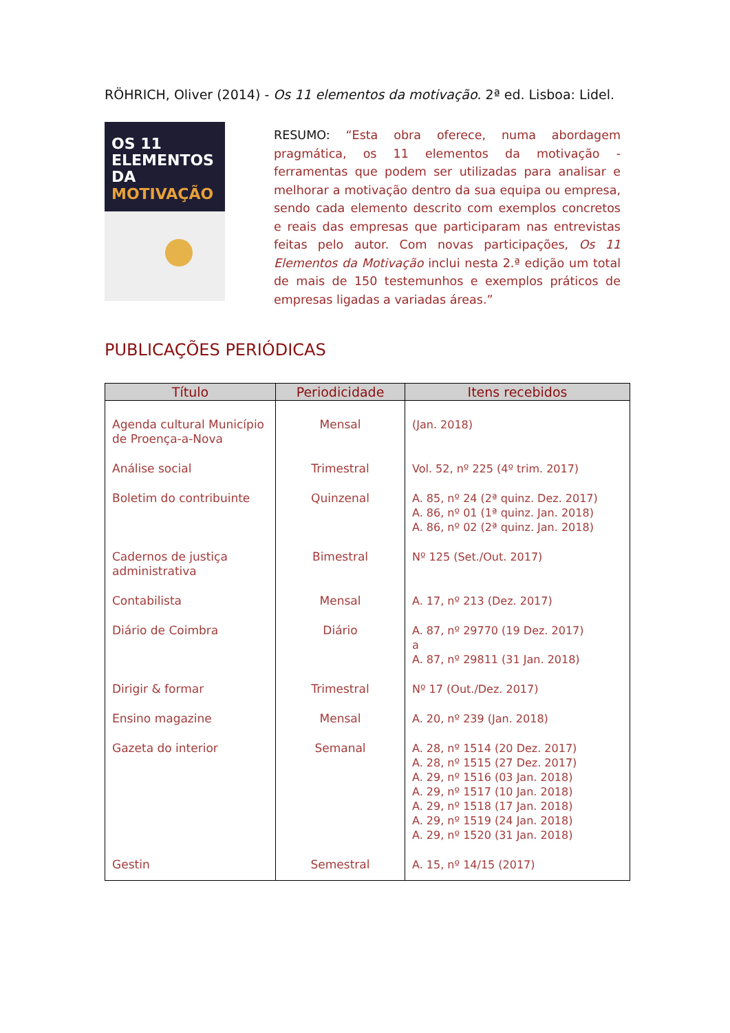RÖHRICH, Oliver (2014) - Os 11 elementos da motivação. 2ª ed. Lisboa: Lidel.
OS 11
ELEMENTOS DA
MOTIVAÇÃO
RESUMO: “Esta obra oferece, numa abordagem pragmática, os 11 elementos da motivação - ferramentas que podem ser utilizadas para analisar e melhorar a motivação dentro da sua equipa ou empresa, sendo cada elemento descrito com exemplos concretos e reais das empresas que participaram nas entrevistas feitas pelo autor. Com novas participações, Os 11 Elementos da Motivação inclui nesta 2.ª edição um total de mais de 150 testemunhos e exemplos práticos de empresas ligadas a variadas áreas.”
PUBLICAÇÕES PERIÓDICAS
| Título | Periodicidade | Itens recebidos |
| --- | --- | --- |
| Agenda cultural Município de Proença-a-Nova | Mensal | (Jan. 2018) |
| Análise social | Trimestral | Vol. 52, nº 225 (4º trim. 2017) |
| Boletim do contribuinte | Quinzenal | A. 85, nº 24 (2ª quinz. Dez. 2017) A. 86, nº 01 (1ª quinz. Jan. 2018) A. 86, nº 02 (2ª quinz. Jan. 2018) |
| Cadernos de justiça administrativa | Bimestral | Nº 125 (Set./Out. 2017) |
| Contabilista | Mensal | A. 17, nº 213 (Dez. 2017) |
| Diário de Coimbra | Diário | A. 87, nº 29770 (19 Dez. 2017) a A. 87, nº 29811 (31 Jan. 2018) |
| Dirigir & formar | Trimestral | Nº 17 (Out./Dez. 2017) |
| Ensino magazine | Mensal | A. 20, nº 239 (Jan. 2018) |
| Gazeta do interior | Semanal | A. 28, nº 1514 (20 Dez. 2017) A. 28, nº 1515 (27 Dez. 2017) A. 29, nº 1516 (03 Jan. 2018) A. 29, nº 1517 (10 Jan. 2018) A. 29, nº 1518 (17 Jan. 2018) A. 29, nº 1519 (24 Jan. 2018) A. 29, nº 1520 (31 Jan. 2018) |
| Gestin | Semestral | A. 15, nº 14/15 (2017) |